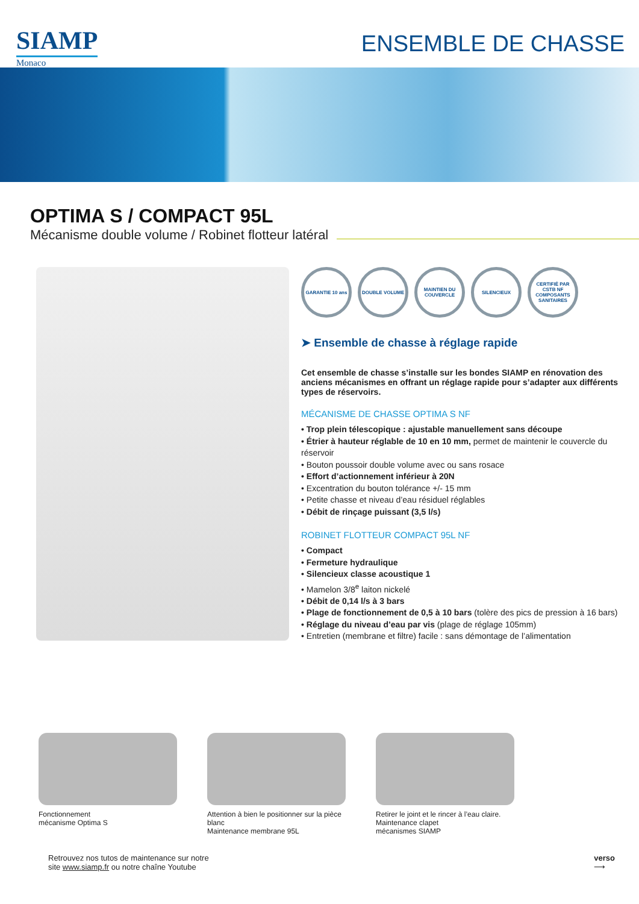SIAMP
Monaco
ENSEMBLE DE CHASSE
OPTIMA S / COMPACT 95L
Mécanisme double volume / Robinet flotteur latéral
GARANTIE 10 ans DOUBLE VOLUME MAINTIEN DU COUVERCLE
SILENCIEUX CERTIFIÉ PAR CSTB NF COMPOSANTS SANITAIRES
➤ Ensemble de chasse à réglage rapide
Cet ensemble de chasse s’installe sur les bondes SIAMP en rénovation des anciens mécanismes en offrant un réglage rapide pour s’adapter aux différents types de réservoirs.
MÉCANISME DE CHASSE OPTIMA S NF
• Trop plein télescopique : ajustable manuellement sans découpe
• Étrier à hauteur réglable de 10 en 10 mm, permet de maintenir le couvercle du réservoir
• Bouton poussoir double volume avec ou sans rosace
• Effort d’actionnement inférieur à 20N
• Excentration du bouton tolérance +/- 15 mm
• Petite chasse et niveau d’eau résiduel réglables
• Débit de rinçage puissant (3,5 l/s)
ROBINET FLOTTEUR COMPACT 95L NF
• Compact
• Fermeture hydraulique
• Silencieux classe acoustique 1
• Mamelon 3/8<sup>e</sup> laiton nickelé
• Débit de 0,14 l/s à 3 bars
• Plage de fonctionnement de 0,5 à 10 bars (tolère des pics de pression à 16 bars)
• Réglage du niveau d’eau par vis (plage de réglage 105mm)
• Entretien (membrane et filtre) facile : sans démontage de l’alimentation
Fonctionnement
mécanisme Optima S
Attention à bien le positionner sur la pièce blanc
Maintenance membrane 95L
Retirer le joint et le rincer à l’eau claire.
Maintenance clapet
mécanismes SIAMP
Retrouvez nos tutos de maintenance sur notre
site www.siamp.fr ou notre chaîne Youtube
verso
⟶